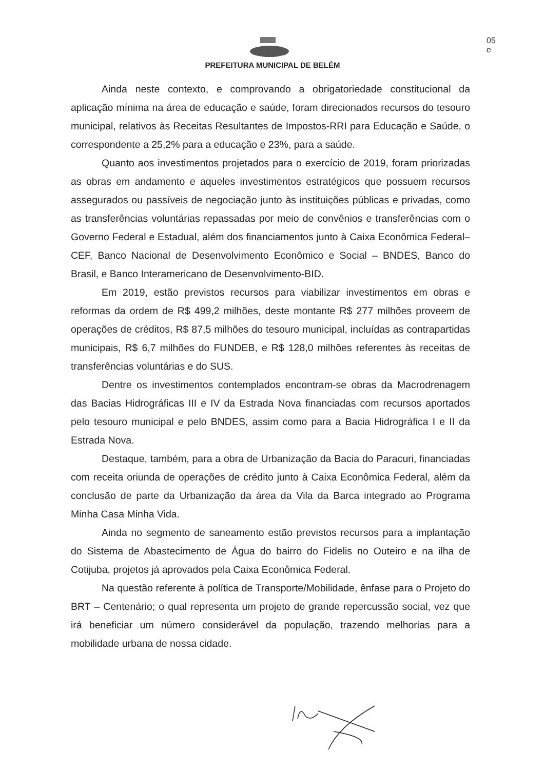05
e
PREFEITURA MUNICIPAL DE BELÉM
Ainda neste contexto, e comprovando a obrigatoriedade constitucional da aplicação mínima na área de educação e saúde, foram direcionados recursos do tesouro municipal, relativos às Receitas Resultantes de Impostos-RRI para Educação e Saúde, o correspondente a 25,2% para a educação e 23%, para a saúde.
Quanto aos investimentos projetados para o exercício de 2019, foram priorizadas as obras em andamento e aqueles investimentos estratégicos que possuem recursos assegurados ou passíveis de negociação junto às instituições públicas e privadas, como as transferências voluntárias repassadas por meio de convênios e transferências com o Governo Federal e Estadual, além dos financiamentos junto à Caixa Econômica Federal–CEF, Banco Nacional de Desenvolvimento Econômico e Social – BNDES, Banco do Brasil, e Banco Interamericano de Desenvolvimento-BID.
Em 2019, estão previstos recursos para viabilizar investimentos em obras e reformas da ordem de R$ 499,2 milhões, deste montante R$ 277 milhões proveem de operações de créditos, R$ 87,5 milhões do tesouro municipal, incluídas as contrapartidas municipais, R$ 6,7 milhões do FUNDEB, e R$ 128,0 milhões referentes às receitas de transferências voluntárias e do SUS.
Dentre os investimentos contemplados encontram-se obras da Macrodrenagem das Bacias Hidrográficas III e IV da Estrada Nova financiadas com recursos aportados pelo tesouro municipal e pelo BNDES, assim como para a Bacia Hidrográfica I e II da Estrada Nova.
Destaque, também, para a obra de Urbanização da Bacia do Paracuri, financiadas com receita oriunda de operações de crédito junto à Caixa Econômica Federal, além da conclusão de parte da Urbanização da área da Vila da Barca integrado ao Programa Minha Casa Minha Vida.
Ainda no segmento de saneamento estão previstos recursos para a implantação do Sistema de Abastecimento de Água do bairro do Fidelis no Outeiro e na ilha de Cotijuba, projetos já aprovados pela Caixa Econômica Federal.
Na questão referente à política de Transporte/Mobilidade, ênfase para o Projeto do BRT – Centenário; o qual representa um projeto de grande repercussão social, vez que irá beneficiar um número considerável da população, trazendo melhorias para a mobilidade urbana de nossa cidade.